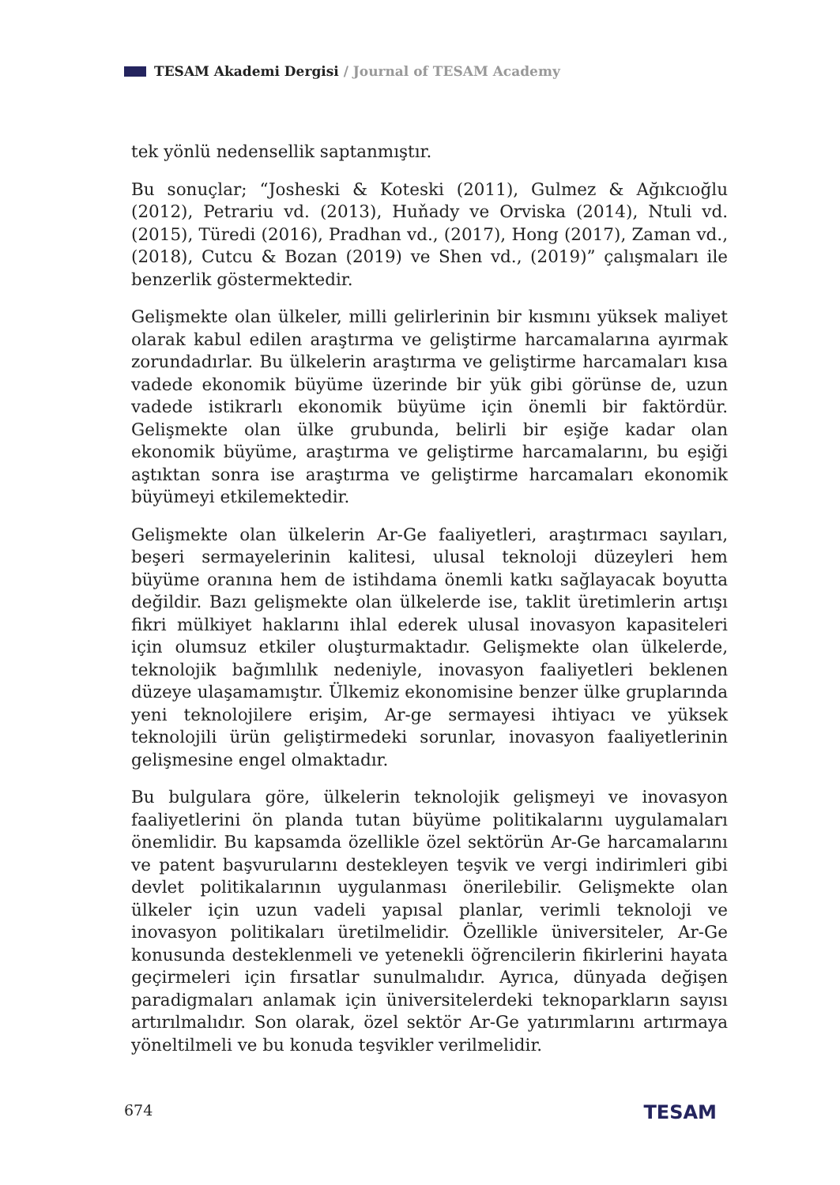TESAM Akademi Dergisi / Journal of TESAM Academy
tek yönlü nedensellik saptanmıştır.
Bu sonuçlar; “Josheski & Koteski (2011), Gulmez & Ağıkcıoğlu (2012), Petrariu vd. (2013), Huňady ve Orviska (2014), Ntuli vd. (2015), Türedi (2016), Pradhan vd., (2017), Hong (2017), Zaman vd., (2018), Cutcu & Bozan (2019) ve Shen vd., (2019)” çalışmaları ile benzerlik göstermektedir.
Gelişmekte olan ülkeler, milli gelirlerinin bir kısmını yüksek maliyet olarak kabul edilen araştırma ve geliştirme harcamalarına ayırmak zorundadırlar. Bu ülkelerin araştırma ve geliştirme harcamaları kısa vadede ekonomik büyüme üzerinde bir yük gibi görünse de, uzun vadede istikrarlı ekonomik büyüme için önemli bir faktördür. Gelişmekte olan ülke grubunda, belirli bir eşiğe kadar olan ekonomik büyüme, araştırma ve geliştirme harcamalarını, bu eşiği aştıktan sonra ise araştırma ve geliştirme harcamaları ekonomik büyümeyi etkilemektedir.
Gelişmekte olan ülkelerin Ar-Ge faaliyetleri, araştırmacı sayıları, beşeri sermayelerinin kalitesi, ulusal teknoloji düzeyleri hem büyüme oranına hem de istihdama önemli katkı sağlayacak boyutta değildir. Bazı gelişmekte olan ülkelerde ise, taklit üretimlerin artışı fikri mülkiyet haklarını ihlal ederek ulusal inovasyon kapasiteleri için olumsuz etkiler oluşturmaktadır. Gelişmekte olan ülkelerde, teknolojik bağımlılık nedeniyle, inovasyon faaliyetleri beklenen düzeye ulaşamamıştır. Ülkemiz ekonomisine benzer ülke gruplarında yeni teknolojilere erişim, Ar-ge sermayesi ihtiyacı ve yüksek teknolojili ürün geliştirmedeki sorunlar, inovasyon faaliyetlerinin gelişmesine engel olmaktadır.
Bu bulgulara göre, ülkelerin teknolojik gelişmeyi ve inovasyon faaliyetlerini ön planda tutan büyüme politikalarını uygulamaları önemlidir. Bu kapsamda özellikle özel sektörün Ar-Ge harcamalarını ve patent başvurularını destekleyen teşvik ve vergi indirimleri gibi devlet politikalarının uygulanması önerilebilir. Gelişmekte olan ülkeler için uzun vadeli yapısal planlar, verimli teknoloji ve inovasyon politikaları üretilmelidir. Özellikle üniversiteler, Ar-Ge konusunda desteklenmeli ve yetenekli öğrencilerin fikirlerini hayata geçirmeleri için fırsatlar sunulmalıdır. Ayrıca, dünyada değişen paradigmaları anlamak için üniversitelerdeki teknoparkların sayısı artırılmalıdır. Son olarak, özel sektör Ar-Ge yatırımlarını artırmaya yöneltilmeli ve bu konuda teşvikler verilmelidir.
674 TESAM